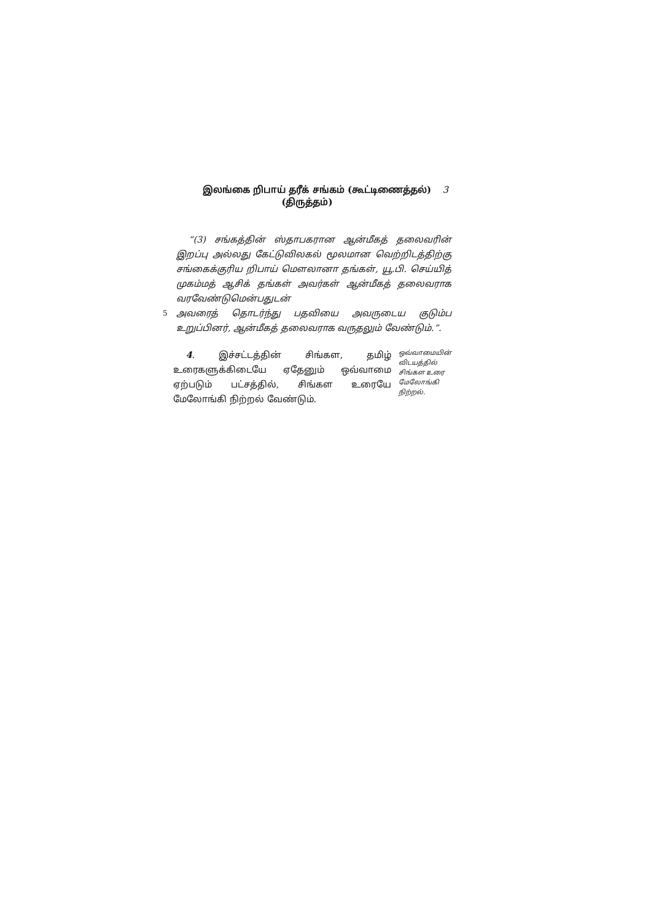இலங்கை றிபாய் தரீக் சங்கம் (கூட்டிணைத்தல்) 3
(திருத்தம்)
“(3) சங்கத்தின் ஸ்தாபகரான ஆன்மீகத் தலைவரின் இறப்பு அல்லது கேட்டுவிலகல் மூலமான வெற்றிடத்திற்கு சங்கைக்குரிய றிபாய் மௌலானா தங்கள், யூ.பி. செய்யித் முகம்மத் ஆசிக் தங்கள் அவர்கள் ஆன்மீகத் தலைவராக வரவேண்டுமென்பதுடன்
5
அவரைத் தொடர்ந்து பதவியை அவருடைய குடும்ப உறுப்பினர், ஆன்மீகத் தலைவராக வருதலும் வேண்டும்.”.
4. இச்சட்டத்தின் சிங்கள, தமிழ் உரைகளுக்கிடையே ஏதேனும் ஒவ்வாமை ஏற்படும் பட்சத்தில், சிங்கள உரையே மேலோங்கி நிற்றல் வேண்டும்.
ஒவ்வாமையின் விடயத்தில் சிங்கள உரை மேலோங்கி நிற்றல்.